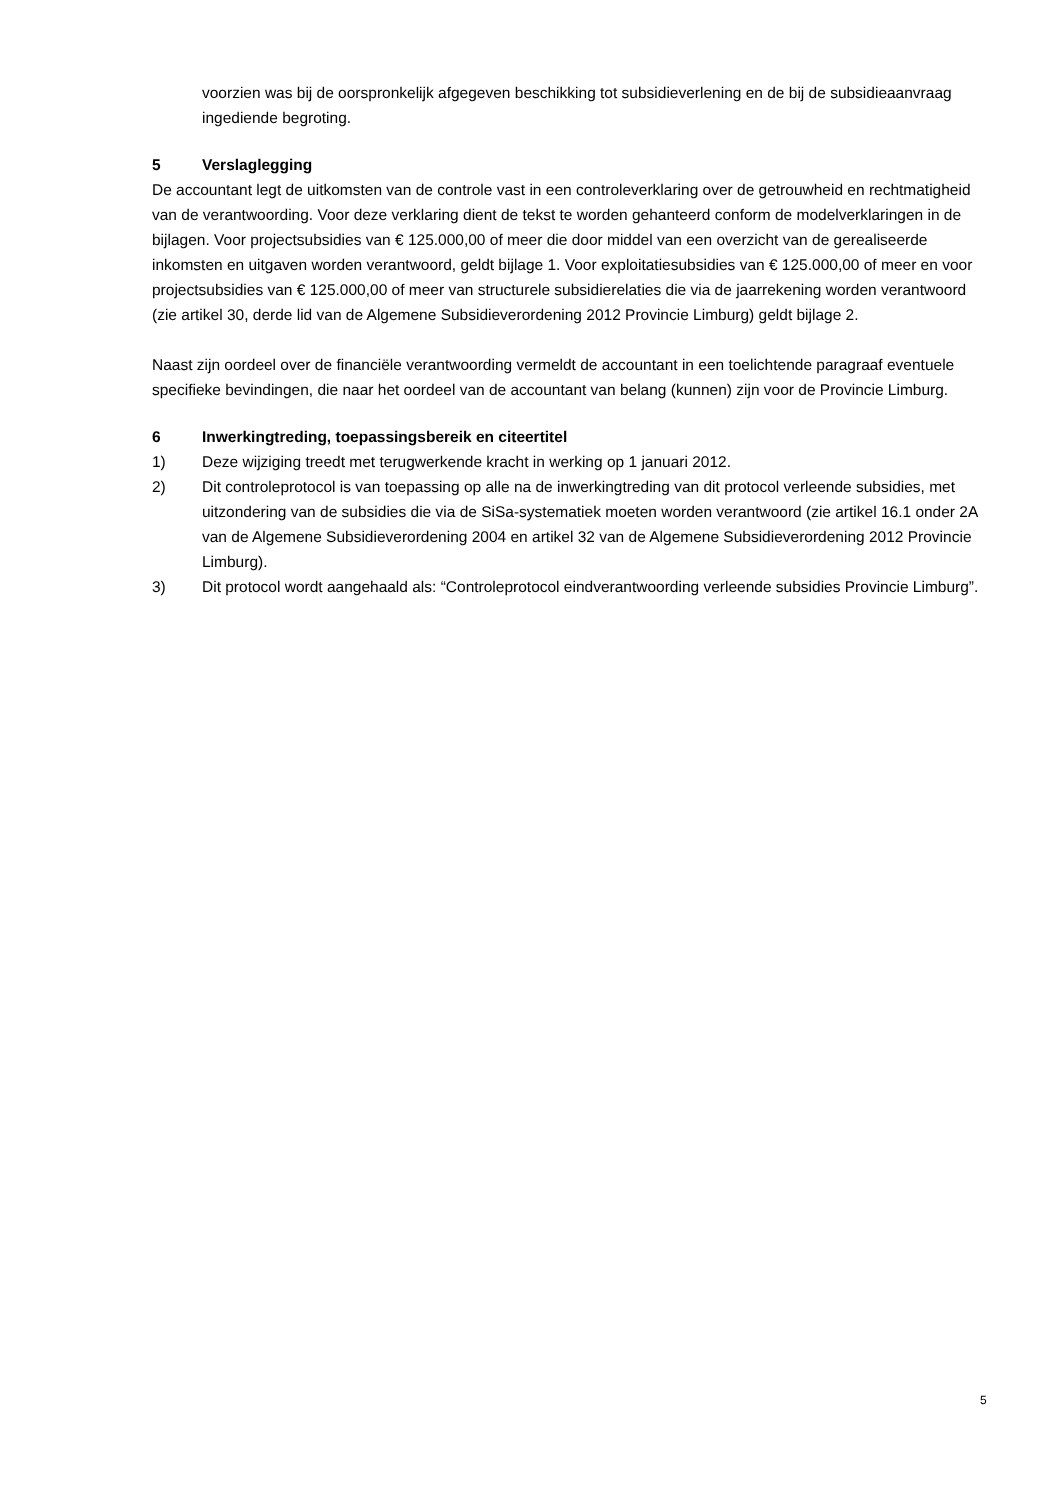voorzien was bij de oorspronkelijk afgegeven beschikking tot subsidieverlening en de bij de subsidieaanvraag ingediende begroting.
5 Verslaglegging
De accountant legt de uitkomsten van de controle vast in een controleverklaring over de getrouwheid en rechtmatigheid van de verantwoording. Voor deze verklaring dient de tekst te worden gehanteerd conform de modelverklaringen in de bijlagen. Voor projectsubsidies van € 125.000,00 of meer die door middel van een overzicht van de gerealiseerde inkomsten en uitgaven worden verantwoord, geldt bijlage 1. Voor exploitatiesubsidies van € 125.000,00 of meer en voor projectsubsidies van € 125.000,00 of meer van structurele subsidierelaties die via de jaarrekening worden verantwoord (zie artikel 30, derde lid van de Algemene Subsidieverordening 2012 Provincie Limburg) geldt bijlage 2.
Naast zijn oordeel over de financiële verantwoording vermeldt de accountant in een toelichtende paragraaf eventuele specifieke bevindingen, die naar het oordeel van de accountant van belang (kunnen) zijn voor de Provincie Limburg.
6 Inwerkingtreding, toepassingsbereik en citeertitel
1) Deze wijziging treedt met terugwerkende kracht in werking op 1 januari 2012.
2) Dit controleprotocol is van toepassing op alle na de inwerkingtreding van dit protocol verleende subsidies, met uitzondering van de subsidies die via de SiSa-systematiek moeten worden verantwoord (zie artikel 16.1 onder 2A van de Algemene Subsidieverordening 2004 en artikel 32 van de Algemene Subsidieverordening 2012 Provincie Limburg).
3) Dit protocol wordt aangehaald als: “Controleprotocol eindverantwoording verleende subsidies Provincie Limburg”.
5